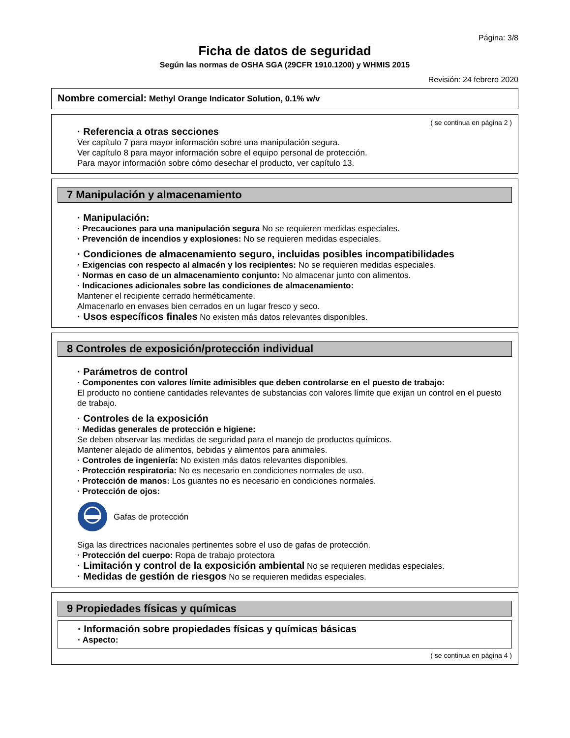Página: 3/8
Ficha de datos de seguridad
Según las normas de OSHA SGA (29CFR 1910.1200) y WHMIS 2015
Revisión: 24 febrero 2020
Nombre comercial: Methyl Orange Indicator Solution, 0.1% w/v
( se continua en página 2 )
· Referencia a otras secciones
Ver capítulo 7 para mayor información sobre una manipulación segura.
Ver capítulo 8 para mayor información sobre el equipo personal de protección.
Para mayor información sobre cómo desechar el producto, ver capítulo 13.
7 Manipulación y almacenamiento
· Manipulación:
· Precauciones para una manipulación segura No se requieren medidas especiales.
· Prevención de incendios y explosiones: No se requieren medidas especiales.
· Condiciones de almacenamiento seguro, incluidas posibles incompatibilidades
· Exigencias con respecto al almacén y los recipientes: No se requieren medidas especiales.
· Normas en caso de un almacenamiento conjunto: No almacenar junto con alimentos.
· Indicaciones adicionales sobre las condiciones de almacenamiento:
Mantener el recipiente cerrado herméticamente.
Almacenarlo en envases bien cerrados en un lugar fresco y seco.
· Usos específicos finales No existen más datos relevantes disponibles.
8 Controles de exposición/protección individual
· Parámetros de control
· Componentes con valores límite admisibles que deben controlarse en el puesto de trabajo:
El producto no contiene cantidades relevantes de substancias con valores límite que exijan un control en el puesto de trabajo.
· Controles de la exposición
· Medidas generales de protección e higiene:
Se deben observar las medidas de seguridad para el manejo de productos químicos.
Mantener alejado de alimentos, bebidas y alimentos para animales.
· Controles de ingeniería: No existen más datos relevantes disponibles.
· Protección respiratoria: No es necesario en condiciones normales de uso.
· Protección de manos: Los guantes no es necesario en condiciones normales.
· Protección de ojos:
Gafas de protección
Siga las directrices nacionales pertinentes sobre el uso de gafas de protección.
· Protección del cuerpo: Ropa de trabajo protectora
· Limitación y control de la exposición ambiental No se requieren medidas especiales.
· Medidas de gestión de riesgos No se requieren medidas especiales.
9 Propiedades físicas y químicas
· Información sobre propiedades físicas y químicas básicas
· Aspecto:
( se continua en página 4 )